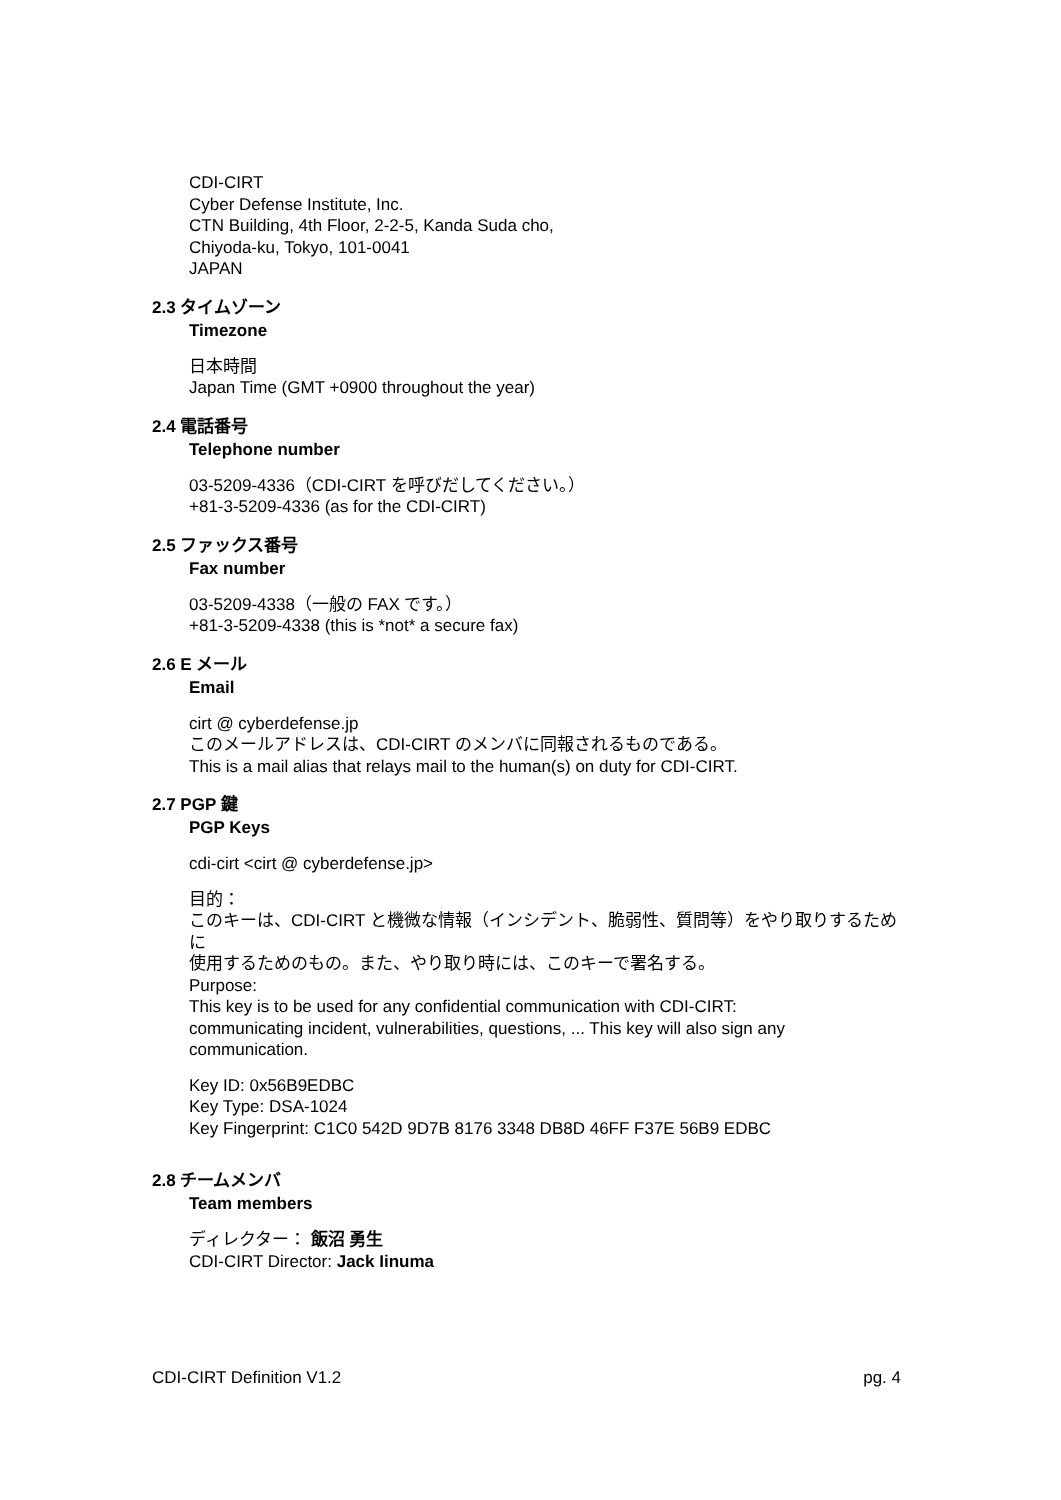CDI-CIRT
Cyber Defense Institute, Inc.
CTN Building, 4th Floor, 2-2-5, Kanda Suda cho,
Chiyoda-ku, Tokyo, 101-0041
JAPAN
2.3 タイムゾーン
Timezone
日本時間
Japan Time (GMT +0900 throughout the year)
2.4 電話番号
Telephone number
03-5209-4336（CDI-CIRT を呼びだしてください。）
+81-3-5209-4336 (as for the CDI-CIRT)
2.5 ファックス番号
Fax number
03-5209-4338（一般の FAX です。）
+81-3-5209-4338 (this is *not* a secure fax)
2.6 E メール
Email
cirt @ cyberdefense.jp
このメールアドレスは、CDI-CIRT のメンバに同報されるものである。
This is a mail alias that relays mail to the human(s) on duty for CDI-CIRT.
2.7 PGP 鍵
PGP Keys
cdi-cirt <cirt @ cyberdefense.jp>
目的：
このキーは、CDI-CIRT と機微な情報（インシデント、脆弱性、質問等）をやり取りするために
使用するためのもの。また、やり取り時には、このキーで署名する。
Purpose:
This key is to be used for any confidential communication with CDI-CIRT:
communicating incident, vulnerabilities, questions, ... This key will also sign any
communication.
Key ID: 0x56B9EDBC
Key Type: DSA-1024
Key Fingerprint: C1C0 542D 9D7B 8176 3348 DB8D 46FF F37E 56B9 EDBC
2.8 チームメンバ
Team members
ディレクター： 飯沼 勇生
CDI-CIRT Director: Jack Iinuma
CDI-CIRT Definition V1.2 pg. 4